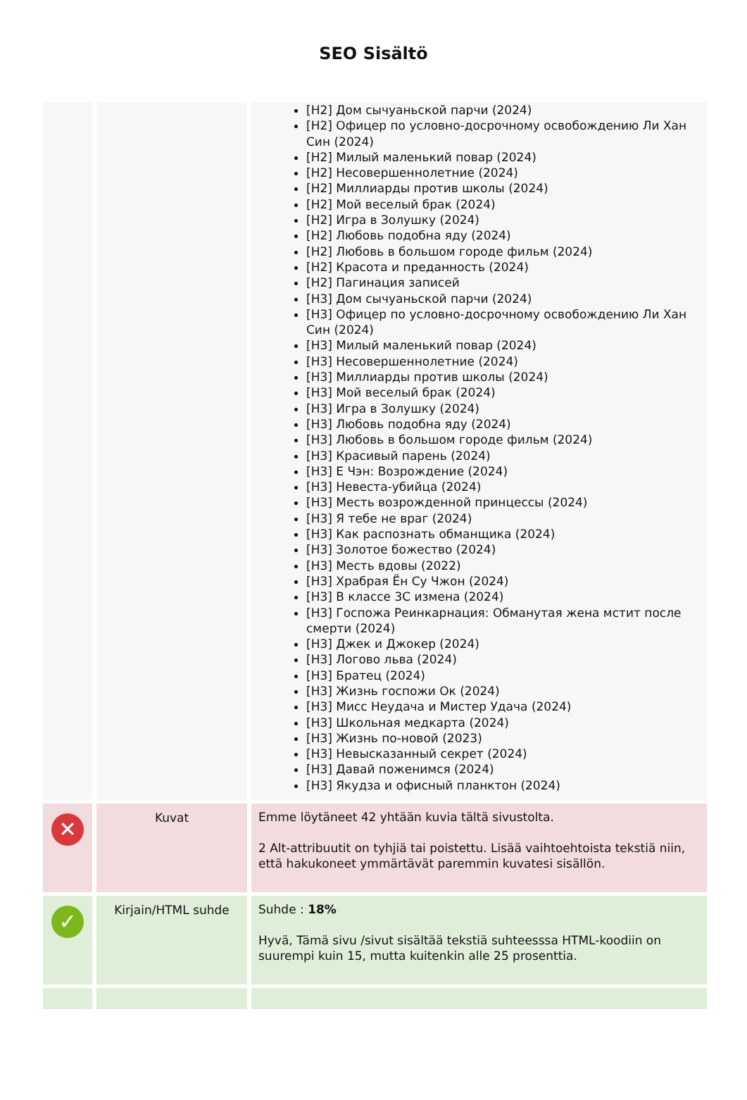SEO Sisältö
| | | [H2] Дом сычуаньской парчи (2024) [H2] Офицер по условно-досрочному освобождению Ли Хан Син (2024) [H2] Милый маленький повар (2024) [H2] Несовершеннолетние (2024) [H2] Миллиарды против школы (2024) [H2] Мой веселый брак (2024) [H2] Игра в Золушку (2024) [H2] Любовь подобна яду (2024) [H2] Любовь в большом городе фильм (2024) [H2] Красота и преданность (2024) [H2] Пагинация записей [H3] Дом сычуаньской парчи (2024) [H3] Офицер по условно-досрочному освобождению Ли Хан Син (2024) [H3] Милый маленький повар (2024) [H3] Несовершеннолетние (2024) [H3] Миллиарды против школы (2024) [H3] Мой веселый брак (2024) [H3] Игра в Золушку (2024) [H3] Любовь подобна яду (2024) [H3] Любовь в большом городе фильм (2024) [H3] Красивый парень (2024) [H3] Е Чэн: Возрождение (2024) [H3] Невеста-убийца (2024) [H3] Месть возрожденной принцессы (2024) [H3] Я тебе не враг (2024) [H3] Как распознать обманщика (2024) [H3] Золотое божество (2024) [H3] Месть вдовы (2022) [H3] Храбрая Ён Су Чжон (2024) [H3] В классе 3С измена (2024) [H3] Госпожа Реинкарнация: Обманутая жена мстит после смерти (2024) [H3] Джек и Джокер (2024) [H3] Логово льва (2024) [H3] Братец (2024) [H3] Жизнь госпожи Ок (2024) [H3] Мисс Неудача и Мистер Удача (2024) [H3] Школьная медкарта (2024) [H3] Жизнь по-новой (2023) [H3] Невысказанный секрет (2024) [H3] Давай поженимся (2024) [H3] Якудза и офисный планктон (2024) |
| ✕ | Kuvat | Emme löytäneet 42 yhtään kuvia tältä sivustolta. 2 Alt-attribuutit on tyhjiä tai poistettu. Lisää vaihtoehtoista tekstiä niin, että hakukoneet ymmärtävät paremmin kuvatesi sisällön. |
| ✓ | Kirjain/HTML suhde | Suhde : 18% Hyvä, Tämä sivu /sivut sisältää tekstiä suhteesssa HTML-koodiin on suurempi kuin 15, mutta kuitenkin alle 25 prosenttia. |